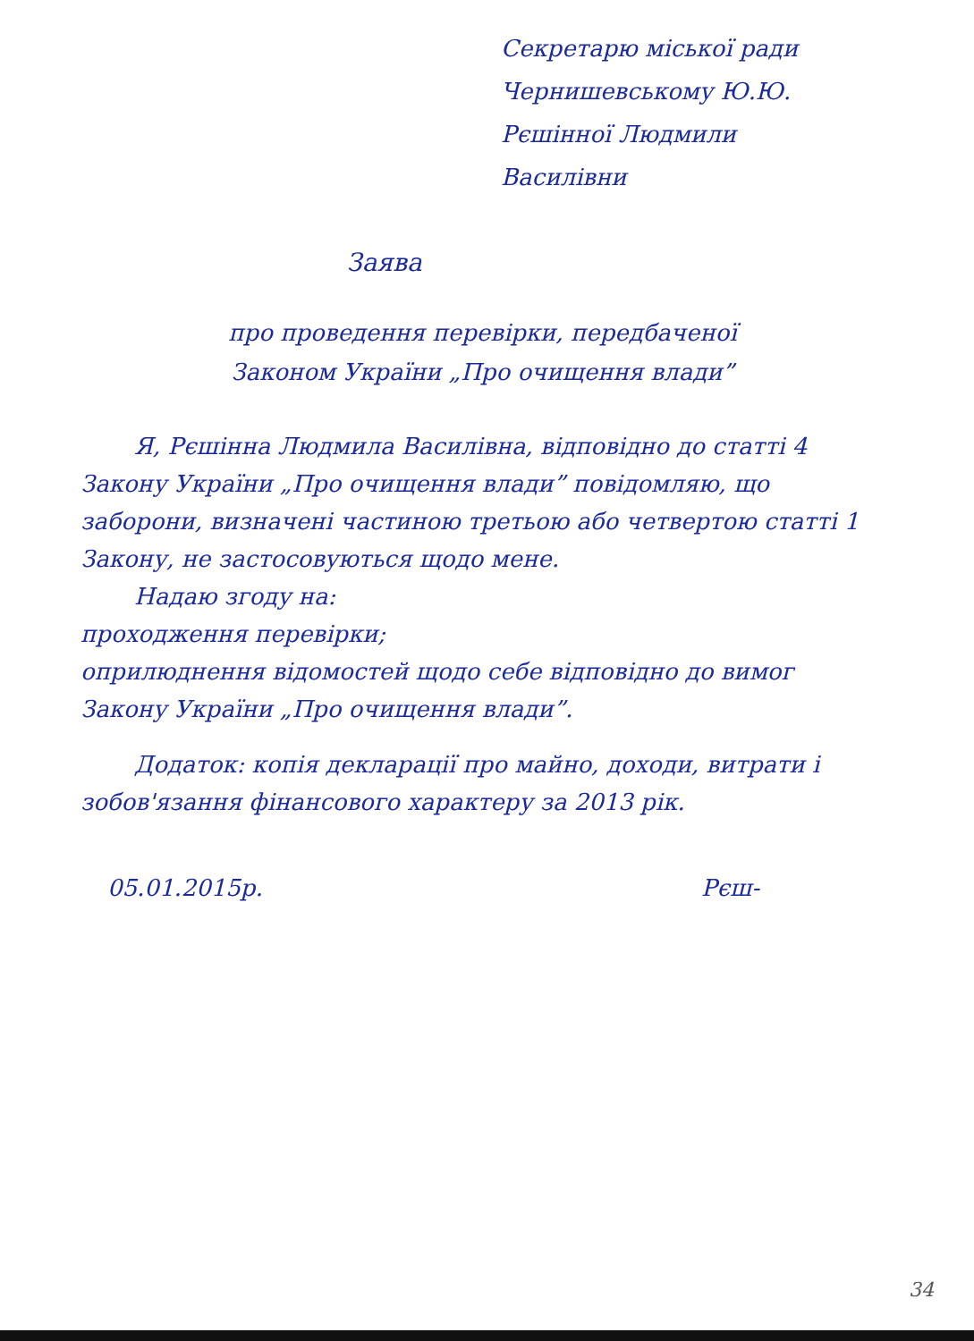Секретарю міської ради
Чернишевському Ю.Ю.
Рєшінної Людмили
Василівни
Заява
про проведення перевірки, передбаченої
Законом України „Про очищення влади”
Я, Рєшінна Людмила Василівна, відповідно до статті 4 Закону України „Про очищення влади” повідомляю, що заборони, визначені частиною третьою або четвертою статті 1 Закону, не застосовуються щодо мене.
Надаю згоду на:
проходження перевірки;
оприлюднення відомостей щодо себе відповідно до вимог Закону України „Про очищення влади”.
Додаток: копія декларації про майно, доходи, витрати і зобов'язання фінансового характеру за 2013 рік.
05.01.2015р. Рєш-
34